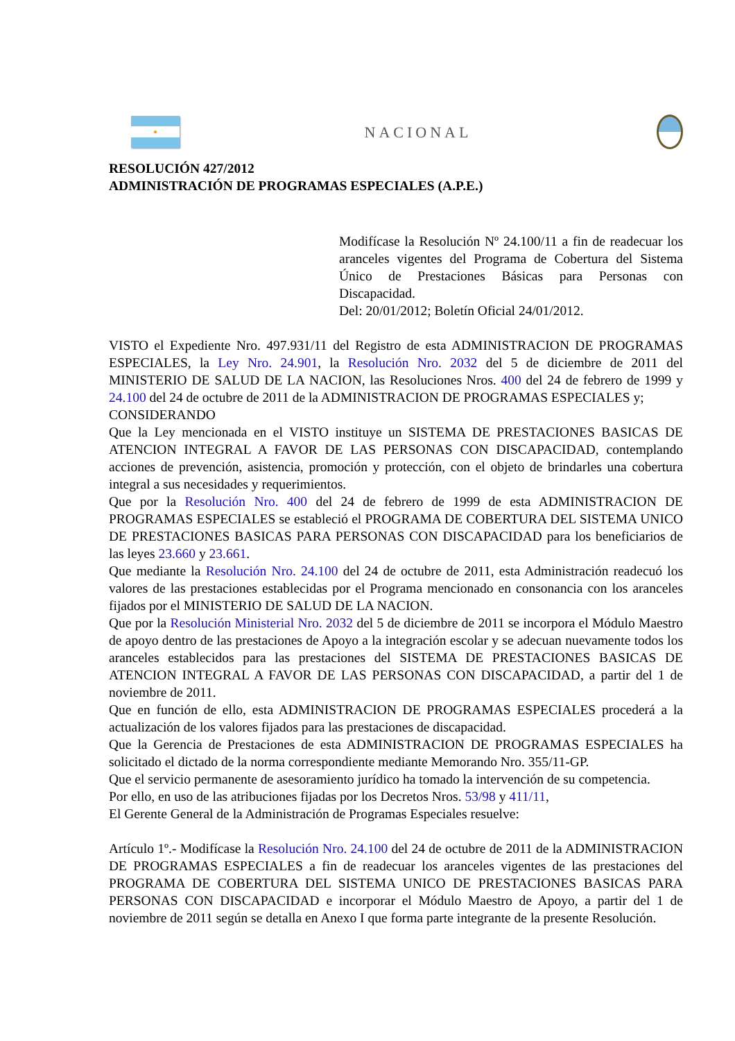●
NACIONAL
RESOLUCIÓN 427/2012
ADMINISTRACIÓN DE PROGRAMAS ESPECIALES (A.P.E.)
Modifícase la Resolución Nº 24.100/11 a fin de readecuar los aranceles vigentes del Programa de Cobertura del Sistema Único de Prestaciones Básicas para Personas con Discapacidad.
Del: 20/01/2012; Boletín Oficial 24/01/2012.
VISTO el Expediente Nro. 497.931/11 del Registro de esta ADMINISTRACION DE PROGRAMAS ESPECIALES, la Ley Nro. 24.901, la Resolución Nro. 2032 del 5 de diciembre de 2011 del MINISTERIO DE SALUD DE LA NACION, las Resoluciones Nros. 400 del 24 de febrero de 1999 y 24.100 del 24 de octubre de 2011 de la ADMINISTRACION DE PROGRAMAS ESPECIALES y;
CONSIDERANDO
Que la Ley mencionada en el VISTO instituye un SISTEMA DE PRESTACIONES BASICAS DE ATENCION INTEGRAL A FAVOR DE LAS PERSONAS CON DISCAPACIDAD, contemplando acciones de prevención, asistencia, promoción y protección, con el objeto de brindarles una cobertura integral a sus necesidades y requerimientos.
Que por la Resolución Nro. 400 del 24 de febrero de 1999 de esta ADMINISTRACION DE PROGRAMAS ESPECIALES se estableció el PROGRAMA DE COBERTURA DEL SISTEMA UNICO DE PRESTACIONES BASICAS PARA PERSONAS CON DISCAPACIDAD para los beneficiarios de las leyes 23.660 y 23.661.
Que mediante la Resolución Nro. 24.100 del 24 de octubre de 2011, esta Administración readecuó los valores de las prestaciones establecidas por el Programa mencionado en consonancia con los aranceles fijados por el MINISTERIO DE SALUD DE LA NACION.
Que por la Resolución Ministerial Nro. 2032 del 5 de diciembre de 2011 se incorpora el Módulo Maestro de apoyo dentro de las prestaciones de Apoyo a la integración escolar y se adecuan nuevamente todos los aranceles establecidos para las prestaciones del SISTEMA DE PRESTACIONES BASICAS DE ATENCION INTEGRAL A FAVOR DE LAS PERSONAS CON DISCAPACIDAD, a partir del 1 de noviembre de 2011.
Que en función de ello, esta ADMINISTRACION DE PROGRAMAS ESPECIALES procederá a la actualización de los valores fijados para las prestaciones de discapacidad.
Que la Gerencia de Prestaciones de esta ADMINISTRACION DE PROGRAMAS ESPECIALES ha solicitado el dictado de la norma correspondiente mediante Memorando Nro. 355/11-GP.
Que el servicio permanente de asesoramiento jurídico ha tomado la intervención de su competencia.
Por ello, en uso de las atribuciones fijadas por los Decretos Nros. 53/98 y 411/11,
El Gerente General de la Administración de Programas Especiales resuelve:
Artículo 1º.- Modifícase la Resolución Nro. 24.100 del 24 de octubre de 2011 de la ADMINISTRACION DE PROGRAMAS ESPECIALES a fin de readecuar los aranceles vigentes de las prestaciones del PROGRAMA DE COBERTURA DEL SISTEMA UNICO DE PRESTACIONES BASICAS PARA PERSONAS CON DISCAPACIDAD e incorporar el Módulo Maestro de Apoyo, a partir del 1 de noviembre de 2011 según se detalla en Anexo I que forma parte integrante de la presente Resolución.